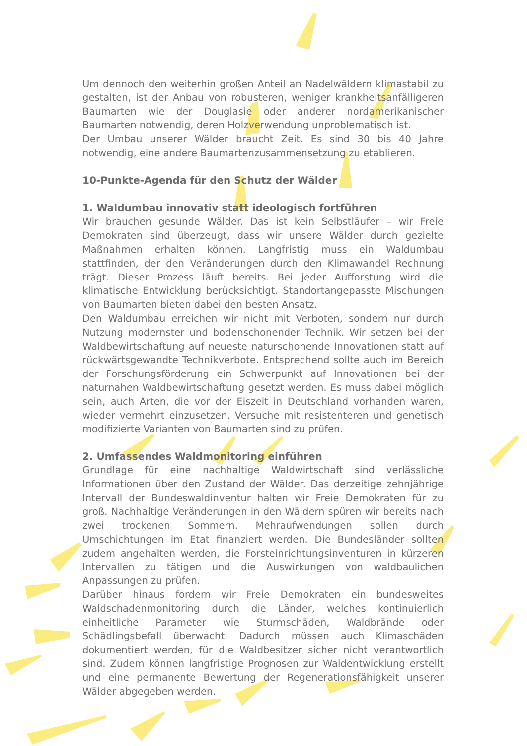Um dennoch den weiterhin großen Anteil an Nadelwäldern klimastabil zu gestalten, ist der Anbau von robusteren, weniger krankheitsanfälligeren Baumarten wie der Douglasie oder anderer nordamerikanischer Baumarten notwendig, deren Holzverwendung unproblematisch ist.
Der Umbau unserer Wälder braucht Zeit. Es sind 30 bis 40 Jahre notwendig, eine andere Baumartenzusammensetzung zu etablieren.
10-Punkte-Agenda für den Schutz der Wälder
1. Waldumbau innovativ statt ideologisch fortführen
Wir brauchen gesunde Wälder. Das ist kein Selbstläufer – wir Freie Demokraten sind überzeugt, dass wir unsere Wälder durch gezielte Maßnahmen erhalten können. Langfristig muss ein Waldumbau stattfinden, der den Veränderungen durch den Klimawandel Rechnung trägt. Dieser Prozess läuft bereits. Bei jeder Aufforstung wird die klimatische Entwicklung berücksichtigt. Standortangepasste Mischungen von Baumarten bieten dabei den besten Ansatz.
Den Waldumbau erreichen wir nicht mit Verboten, sondern nur durch Nutzung modernster und bodenschonender Technik. Wir setzen bei der Waldbewirtschaftung auf neueste naturschonende Innovationen statt auf rückwärtsgewandte Technikverbote. Entsprechend sollte auch im Bereich der Forschungsförderung ein Schwerpunkt auf Innovationen bei der naturnahen Waldbewirtschaftung gesetzt werden. Es muss dabei möglich sein, auch Arten, die vor der Eiszeit in Deutschland vorhanden waren, wieder vermehrt einzusetzen. Versuche mit resistenteren und genetisch modifizierte Varianten von Baumarten sind zu prüfen.
2. Umfassendes Waldmonitoring einführen
Grundlage für eine nachhaltige Waldwirtschaft sind verlässliche Informationen über den Zustand der Wälder. Das derzeitige zehnjährige Intervall der Bundeswaldinventur halten wir Freie Demokraten für zu groß. Nachhaltige Veränderungen in den Wäldern spüren wir bereits nach zwei trockenen Sommern. Mehraufwendungen sollen durch Umschichtungen im Etat finanziert werden. Die Bundesländer sollten zudem angehalten werden, die Forsteinrichtungsinventuren in kürzeren Intervallen zu tätigen und die Auswirkungen von waldbaulichen Anpassungen zu prüfen.
Darüber hinaus fordern wir Freie Demokraten ein bundesweites Waldschadenmonitoring durch die Länder, welches kontinuierlich einheitliche Parameter wie Sturmschäden, Waldbrände oder Schädlingsbefall überwacht. Dadurch müssen auch Klimaschäden dokumentiert werden, für die Waldbesitzer sicher nicht verantwortlich sind. Zudem können langfristige Prognosen zur Waldentwicklung erstellt und eine permanente Bewertung der Regenerationsfähigkeit unserer Wälder abgegeben werden.